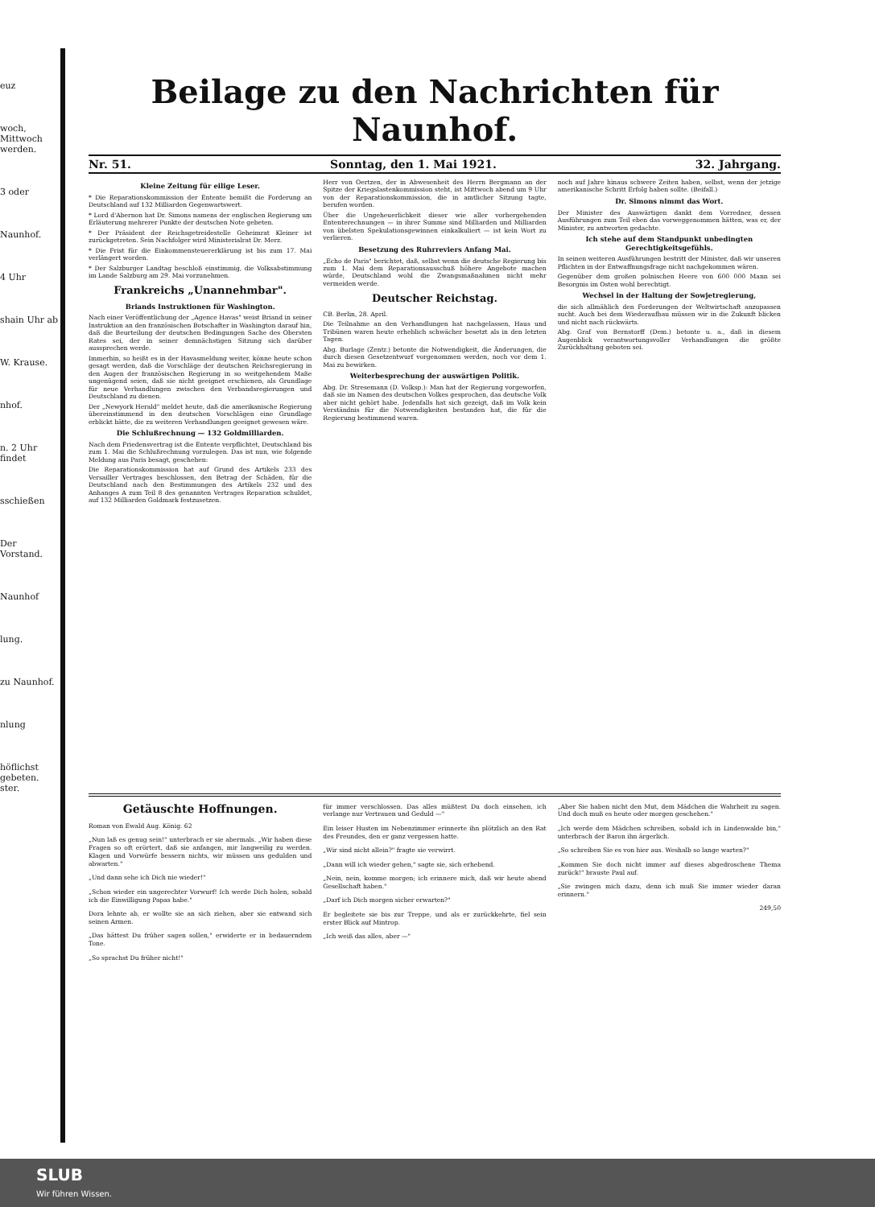euz
woch, Mittwoch werden.
3 oder
Naunhof.
4 Uhr
shain Uhr ab
W. Krause.
nhof.
n. 2 Uhr findet
sschießen
Der Vorstand.
Naunhof
lung.
zu Naunhof.
nlung
höflichst gebeten. ster.
Beilage zu den Nachrichten für Naunhof.
Nr. 51. Sonntag, den 1. Mai 1921. 32. Jahrgang.
Kleine Zeitung für eilige Leser.
* Die Reparationskommission der Entente bemißt die Forderung an Deutschland auf 132 Milliarden Gegenwartswert.
* Lord d'Abernon hat Dr. Simons namens der englischen Regierung um Erläuterung mehrerer Punkte der deutschen Note gebeten.
* Der Präsident der Reichsgetreidestelle Geheimrat Kleiner ist zurückgetreten. Sein Nachfolger wird Ministerialrat Dr. Merz.
* Die Frist für die Einkommensteuererklärung ist bis zum 17. Mai verlängert worden.
* Der Salzburger Landtag beschloß einstimmig, die Volksabstimmung im Lande Salzburg am 29. Mai vorzunehmen.
Frankreichs „Unannehmbar".
Briands Instruktionen für Washington.
Nach einer Veröffentlichung der „Agence Havas" weist Briand in seiner Instruktion an den französischen Botschafter in Washington darauf hin, daß die Beurteilung der deutschen Bedingungen Sache des Obersten Rates sei, der in seiner demnächstigen Sitzung sich darüber aussprechen werde.
Immerhin, so heißt es in der Havasmeldung weiter, könne heute schon gesagt werden, daß die Vorschläge der deutschen Reichsregierung in den Augen der französischen Regierung in so weitgehendem Maße ungenügend seien, daß sie nicht geeignet erschienen, als Grundlage für neue Verhandlungen zwischen den Verbandsregierungen und Deutschland zu dienen.
Der „Newyork Herald" meldet heute, daß die amerikanische Regierung übereinstimmend in den deutschen Vorschlägen eine Grundlage erblickt hätte, die zu weiteren Verhandlungen geeignet gewesen wäre.
Die Schlußrechnung — 132 Goldmilliarden.
Nach dem Friedensvertrag ist die Entente verpflichtet, Deutschland bis zum 1. Mai die Schlußrechnung vorzulegen. Das ist nun, wie folgende Meldung aus Paris besagt, geschehen:
Die Reparationskommission hat auf Grund des Artikels 233 des Versailler Vertrages beschlossen, den Betrag der Schäden, für die Deutschland nach den Bestimmungen des Artikels 232 und des Anhanges A zum Teil 8 des genannten Vertrages Reparation schuldet, auf 132 Milliarden Goldmark festzusetzen.
Herr von Oertzen, der in Abwesenheit des Herrn Bergmann an der Spitze der Kriegslastenkommission steht, ist Mittwoch abend um 9 Uhr von der Reparationskommission, die in amtlicher Sitzung tagte, berufen worden.
Über die Ungeheuerlichkeit dieser wie aller vorhergehenden Ententerechnungen — in ihrer Summe sind Milliarden und Milliarden von übelsten Spekulationsgewinnen einkalkuliert — ist kein Wort zu verlieren.
Besetzung des Ruhrreviers Anfang Mai.
„Echo de Paris" berichtet, daß, selbst wenn die deutsche Regierung bis zum 1. Mai dem Reparationsausschuß höhere Angebote machen würde, Deutschland wohl die Zwangsmaßnahmen nicht mehr vermeiden werde.
Deutscher Reichstag.
CB. Berlin, 28. April.
Die Teilnahme an den Verhandlungen hat nachgelassen, Haus und Tribünen waren heute erheblich schwächer besetzt als in den letzten Tagen.
Abg. Burlage (Zentr.) betonte die Notwendigkeit, die Änderungen, die durch diesen Gesetzentwurf vorgenommen werden, noch vor dem 1. Mai zu bewirken.
Weiterbesprechung der auswärtigen Politik.
Abg. Dr. Stresemann (D. Volksp.): Man hat der Regierung vorgeworfen, daß sie im Namen des deutschen Volkes gesprochen, das deutsche Volk aber nicht gehört habe. Jedenfalls hat sich gezeigt, daß im Volk kein Verständnis für die Notwendigkeiten bestanden hat, die für die Regierung bestimmend waren.
noch auf Jahre hinaus schwere Zeiten haben, selbst, wenn der jetzige amerikanische Schritt Erfolg haben sollte. (Beifall.)
Dr. Simons nimmt das Wort.
Der Minister des Auswärtigen dankt dem Vorredner, dessen Ausführungen zum Teil eben das vorweggenommen hätten, was er, der Minister, zu antworten gedachte.
Ich stehe auf dem Standpunkt unbedingten Gerechtigkeitsgefühls.
In seinen weiteren Ausführungen bestritt der Minister, daß wir unseren Pflichten in der Entwaffnungsfrage nicht nachgekommen wären.
Gegenüber dem großen polnischen Heere von 600 000 Mann sei Besorgnis im Osten wohl berechtigt.
Wechsel in der Haltung der Sowjetregierung,
die sich allmählich den Forderungen der Weltwirtschaft anzupassen sucht. Auch bei dem Wiederaufbau müssen wir in die Zukunft blicken und nicht nach rückwärts.
Abg. Graf von Bernstorff (Dem.) betonte u. a., daß in diesem Augenblick verantwortungsvoller Verhandlungen die größte Zurückhaltung geboten sei.
Getäuschte Hoffnungen.
Roman von Ewald Aug. König. 62
„Nun laß es genug sein!" unterbrach er sie abermals. „Wir haben diese Fragen so oft erörtert, daß sie anfangen, mir langweilig zu werden. Klagen und Vorwürfe bessern nichts, wir müssen uns gedulden und abwarten."
„Und dann sehe ich Dich nie wieder!"
„Schon wieder ein ungerechter Vorwurf! Ich werde Dich holen, sobald ich die Einwilligung Papas habe."
Dora lehnte ab, er wollte sie an sich ziehen, aber sie entwand sich seinen Armen.
„Das hättest Du früher sagen sollen," erwiderte er in bedauerndem Tone.
„So sprachst Du früher nicht!"
für immer verschlossen. Das alles müßtest Du doch einsehen, ich verlange nur Vertrauen und Geduld —"
Ein leiser Husten im Nebenzimmer erinnerte ihn plötzlich an den Rat des Freundes, den er ganz vergessen hatte.
„Wir sind nicht allein?" fragte sie verwirrt.
„Dann will ich wieder gehen," sagte sie, sich erhebend.
„Nein, nein, komme morgen; ich erinnere mich, daß wir heute abend Gesellschaft haben."
„Darf ich Dich morgen sicher erwarten?"
Er begleitete sie bis zur Treppe, und als er zurückkehrte, fiel sein erster Blick auf Mintrop.
„Ich weiß das alles, aber —"
„Aber Sie haben nicht den Mut, dem Mädchen die Wahrheit zu sagen. Und doch muß es heute oder morgen geschehen."
„Ich werde dem Mädchen schreiben, sobald ich in Lindenwalde bin," unterbrach der Baron ihn ärgerlich.
„So schreiben Sie es von hier aus. Weshalb so lange warten?"
„Kommen Sie doch nicht immer auf dieses abgedroschene Thema zurück!" brauste Paul auf.
„Sie zwingen mich dazu, denn ich muß Sie immer wieder daran erinnern."
249,50
SLUB
Wir führen Wissen.